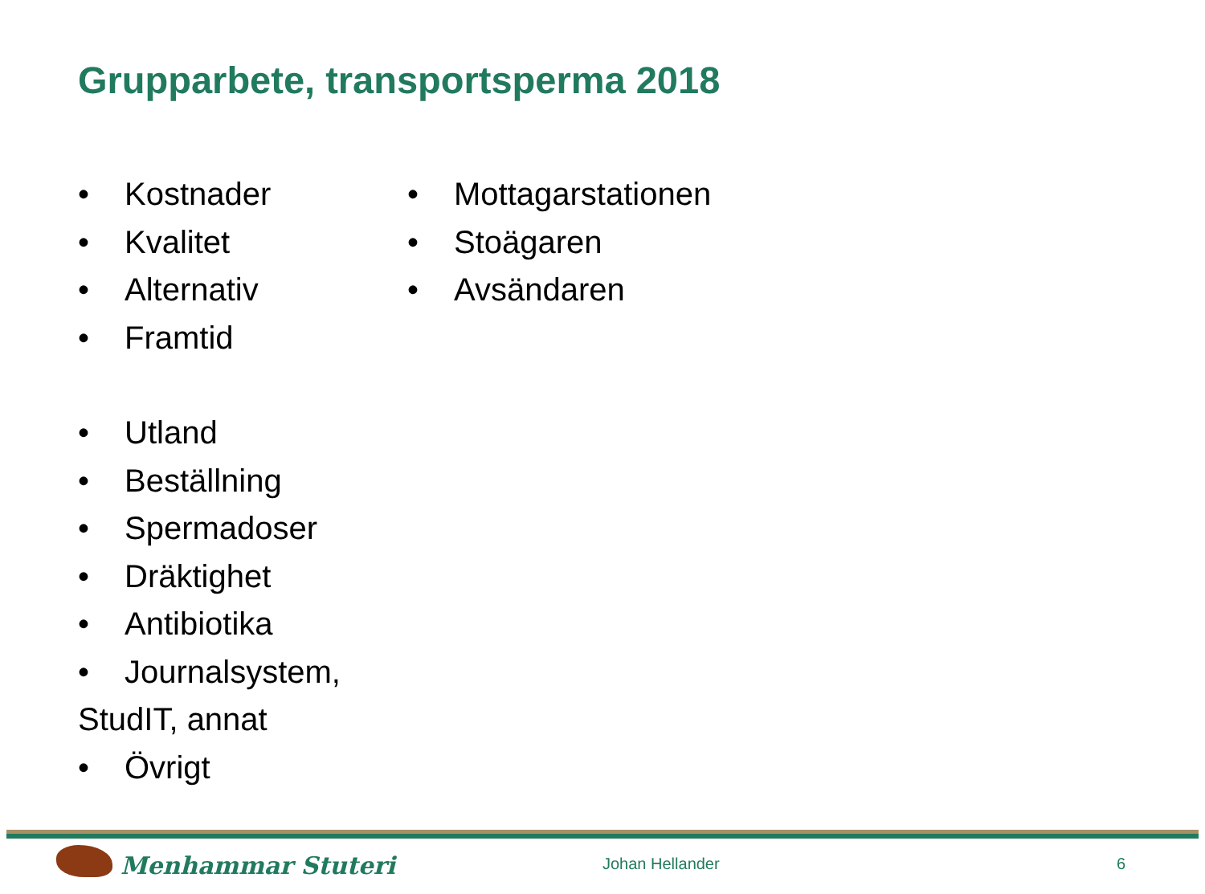Grupparbete, transportsperma 2018
• Kostnader
• Kvalitet
• Alternativ
• Framtid
• Utland
• Beställning
• Spermadoser
• Dräktighet
• Antibiotika
• Journalsystem, StudIT, annat
• Övrigt
• Mottagarstationen
• Stoägaren
• Avsändaren
Menhammar Stuteri Johan Hellander 6